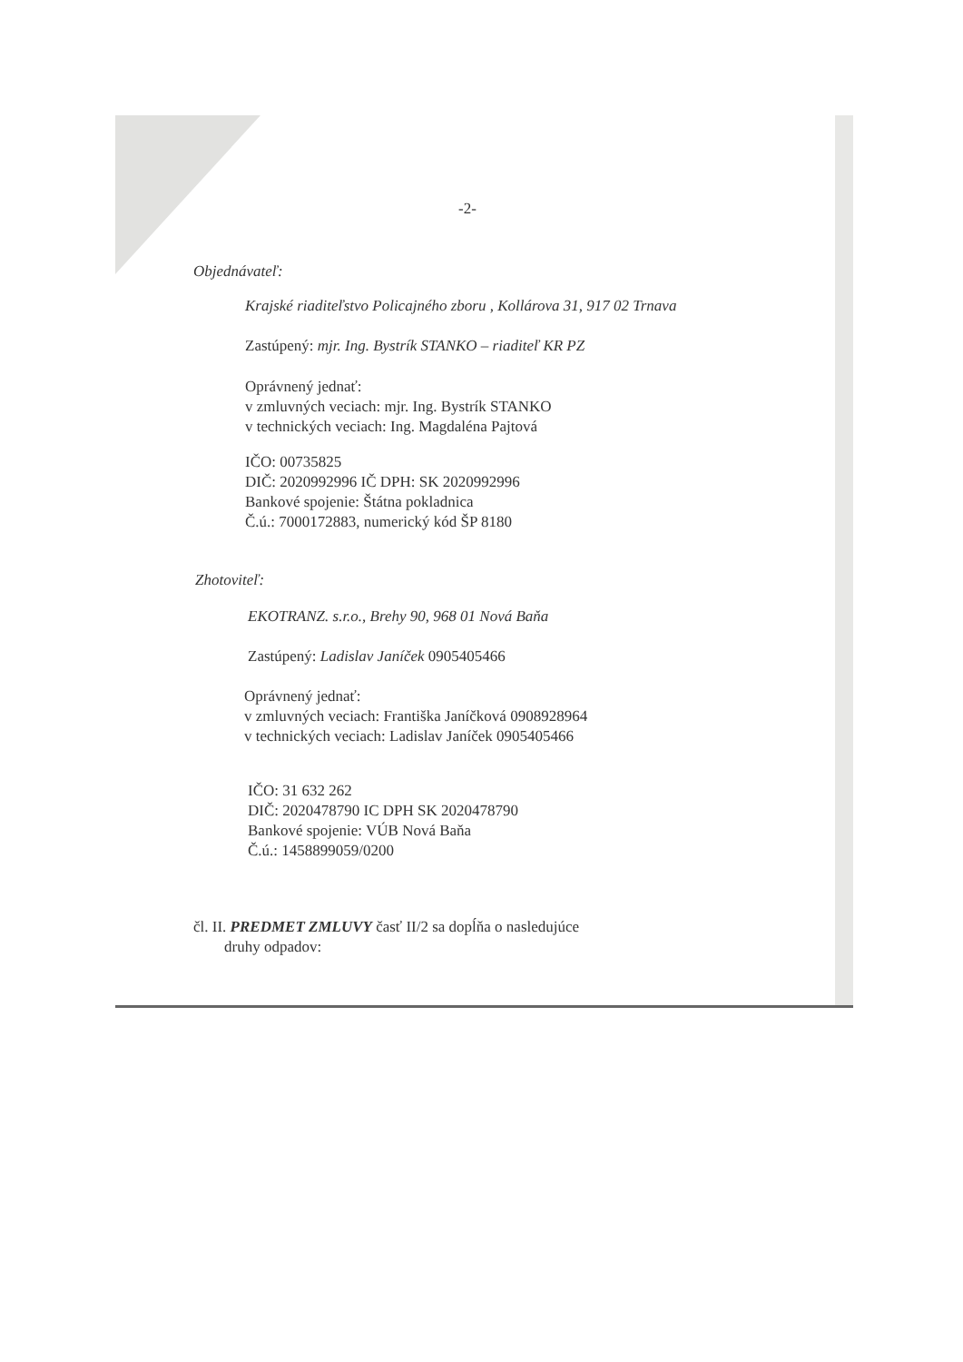-2-
Objednávateľ:
Krajské riaditeľstvo Policajného zboru , Kollárova 31, 917 02 Trnava
Zastúpený: mjr. Ing. Bystrík STANKO – riaditeľ KR PZ
Oprávnený jednať:
v zmluvných veciach: mjr. Ing. Bystrík STANKO
v technických veciach: Ing. Magdaléna Pajtová
IČO: 00735825
DIČ: 2020992996 IČ DPH: SK 2020992996
Bankové spojenie: Štátna pokladnica
Č.ú.: 7000172883, numerický kód ŠP 8180
Zhotoviteľ:
EKOTRANZ. s.r.o., Brehy 90, 968 01 Nová Baňa
Zastúpený: Ladislav Janíček 0905405466
Oprávnený jednať:
v zmluvných veciach: Františka Janíčková 0908928964
v technických veciach: Ladislav Janíček 0905405466
IČO: 31 632 262
DIČ: 2020478790 IC DPH SK 2020478790
Bankové spojenie: VÚB Nová Baňa
Č.ú.: 1458899059/0200
čl. II. PREDMET ZMLUVY časť II/2 sa dopĺňa o nasledujúce
druhy odpadov: